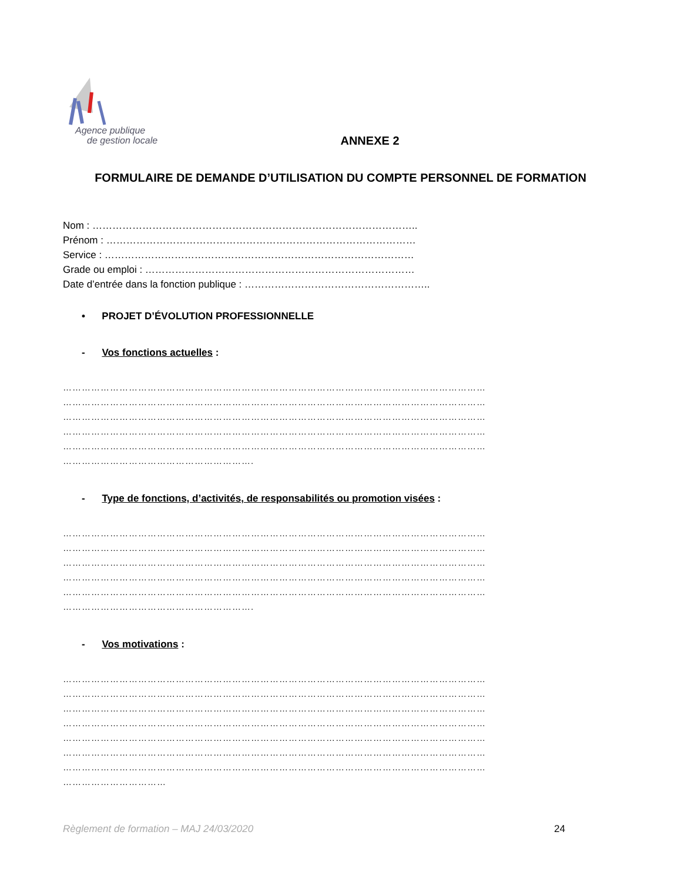Agence publique
de gestion locale
ANNEXE 2
FORMULAIRE DE DEMANDE D’UTILISATION DU COMPTE PERSONNEL DE FORMATION
Nom : ……………………………………………………………………………………..
Prénom : …………………………………………………………………………………
Service : …………………………………………………………………………………
Grade ou emploi : ………………………………………………………………………
Date d’entrée dans la fonction publique : ………………………………………………..
• PROJET D’ÉVOLUTION PROFESSIONNELLE
- Vos fonctions actuelles :
………………………………………………………………………………………………………………………
………………………………………………………………………………………………………………………
………………………………………………………………………………………………………………………
………………………………………………………………………………………………………………………
………………………………………………………………………………………………………………………
…………………………………………………….
- Type de fonctions, d’activités, de responsabilités ou promotion visées :
………………………………………………………………………………………………………………………
………………………………………………………………………………………………………………………
………………………………………………………………………………………………………………………
………………………………………………………………………………………………………………………
………………………………………………………………………………………………………………………
…………………………………………………….
- Vos motivations :
………………………………………………………………………………………………………………………
………………………………………………………………………………………………………………………
………………………………………………………………………………………………………………………
………………………………………………………………………………………………………………………
………………………………………………………………………………………………………………………
………………………………………………………………………………………………………………………
………………………………………………………………………………………………………………………
……………………………
Règlement de formation – MAJ 24/03/2020 24